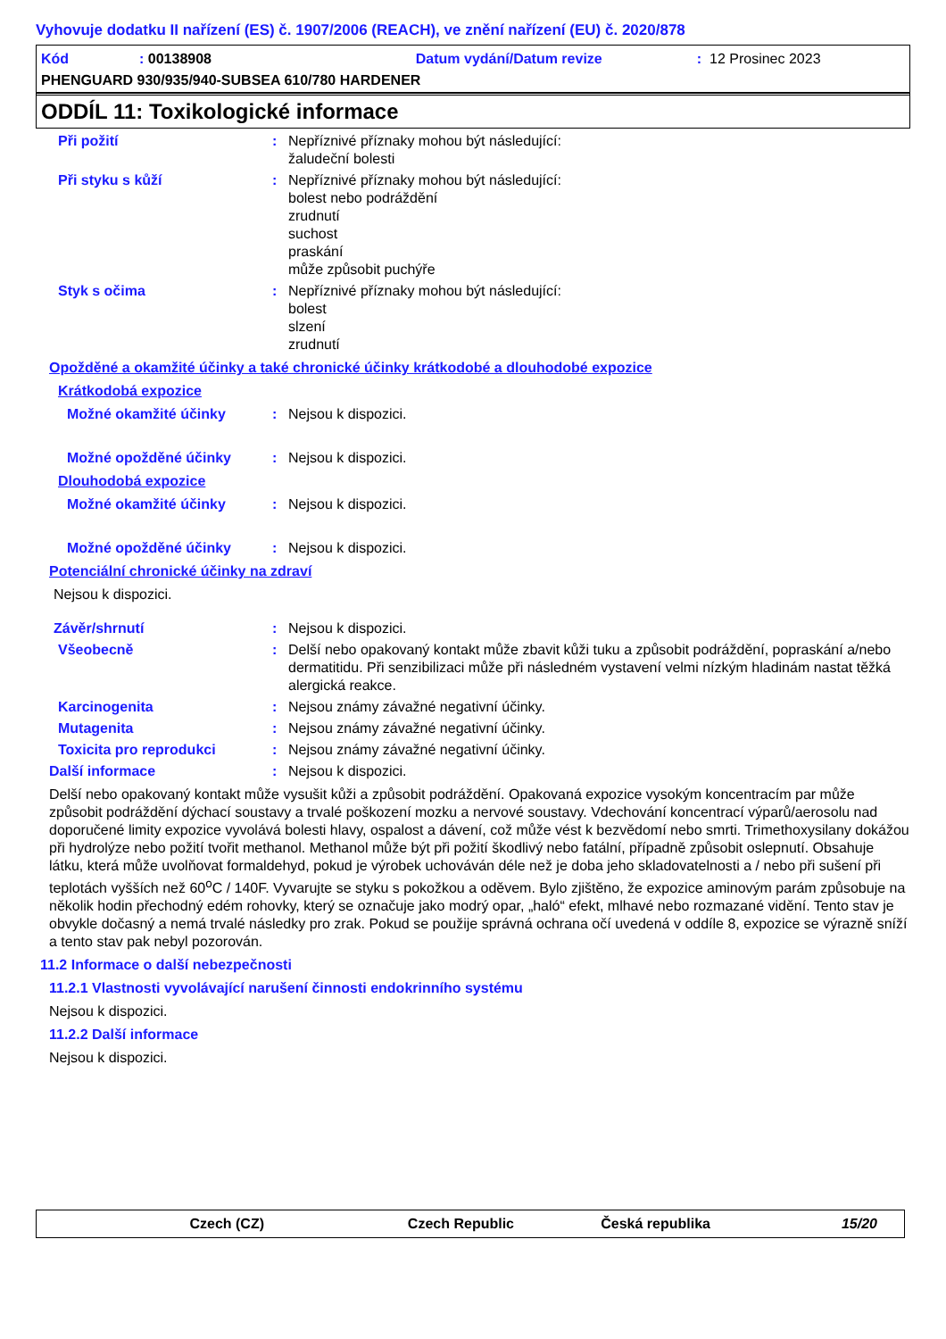Vyhovuje dodatku II nařízení (ES) č. 1907/2006 (REACH), ve znění nařízení (EU) č. 2020/878
Kód: 00138908 Datum vydání/Datum revize: 12 Prosinec 2023
PHENGUARD 930/935/940-SUBSEA 610/780 HARDENER
ODDÍL 11: Toxikologické informace
Při požití: Nepříznivé příznaky mohou být následující:
žaludeční bolesti
Při styku s kůží: Nepříznivé příznaky mohou být následující:
bolest nebo podráždění
zrudnutí
suchost
praskání
může způsobit puchýře
Styk s očima: Nepříznivé příznaky mohou být následující:
bolest
slzení
zrudnutí
Opožděné a okamžité účinky a také chronické účinky krátkodobé a dlouhodobé expozice
Krátkodobá expozice
Možné okamžité účinky: Nejsou k dispozici.
Možné opožděné účinky: Nejsou k dispozici.
Dlouhodobá expozice
Možné okamžité účinky: Nejsou k dispozici.
Možné opožděné účinky: Nejsou k dispozici.
Potenciální chronické účinky na zdraví
Nejsou k dispozici.
Závěr/shrnutí: Nejsou k dispozici.
Všeobecně: Delší nebo opakovaný kontakt může zbavit kůži tuku a způsobit podráždění, popraskání a/nebo dermatitidu. Při senzibilizaci může při následném vystavení velmi nízkým hladinám nastat těžká alergická reakce.
Karcinogenita: Nejsou známy závažné negativní účinky.
Mutagenita: Nejsou známy závažné negativní účinky.
Toxicita pro reprodukci: Nejsou známy závažné negativní účinky.
Další informace: Nejsou k dispozici.
Delší nebo opakovaný kontakt může vysušit kůži a způsobit podráždění. Opakovaná expozice vysokým koncentracím par může způsobit podráždění dýchací soustavy a trvalé poškození mozku a nervové soustavy. Vdechování koncentrací výparů/aerosolu nad doporučené limity expozice vyvolává bolesti hlavy, ospalost a dávení, což může vést k bezvědomí nebo smrti. Trimethoxysilany dokážou při hydrolýze nebo požití tvořit methanol. Methanol může být při požití škodlivý nebo fatální, případně způsobit oslepnutí. Obsahuje látku, která může uvolňovat formaldehyd, pokud je výrobek uchováván déle než je doba jeho skladovatelnosti a / nebo při sušení při teplotách vyšších než 60<sup>o</sup>C / 140F. Vyvarujte se styku s pokožkou a oděvem. Bylo zjištěno, že expozice aminovým parám způsobuje na několik hodin přechodný edém rohovky, který se označuje jako modrý opar, „haló“ efekt, mlhavé nebo rozmazané vidění. Tento stav je obvykle dočasný a nemá trvalé následky pro zrak. Pokud se použije správná ochrana očí uvedená v oddíle 8, expozice se výrazně sníží a tento stav pak nebyl pozorován.
11.2 Informace o další nebezpečnosti
11.2.1 Vlastnosti vyvolávající narušení činnosti endokrinního systému
Nejsou k dispozici.
11.2.2 Další informace
Nejsou k dispozici.
Czech (CZ) Czech Republic Česká republika 15/20